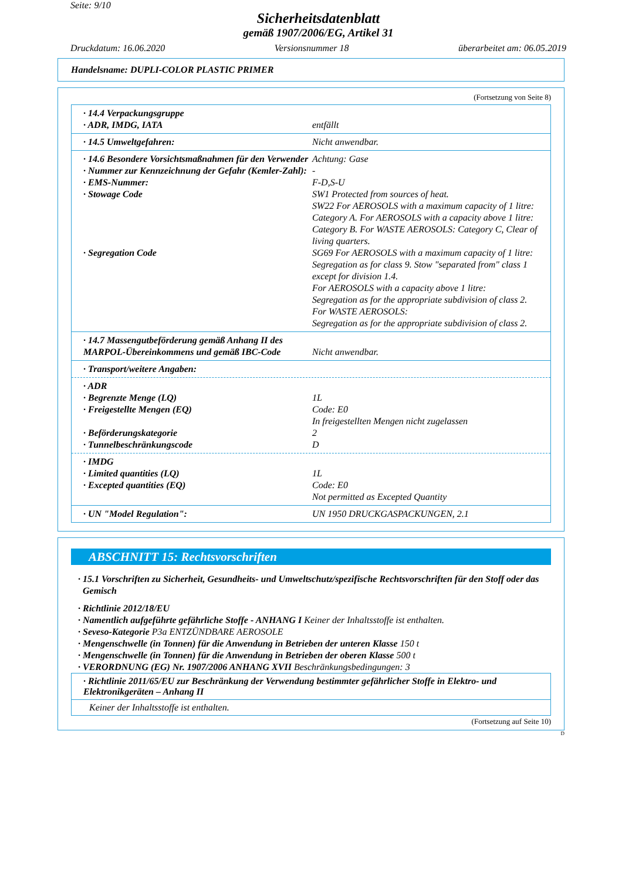Seite: 9/10
Sicherheitsdatenblatt
gemäß 1907/2006/EG, Artikel 31
Druckdatum: 16.06.2020 Versionsnummer 18 überarbeitet am: 06.05.2019
Handelsname: DUPLI-COLOR PLASTIC PRIMER
(Fortsetzung von Seite 8)
| · 14.4 Verpackungsgruppe · ADR, IMDG, IATA | entfällt |
| · 14.5 Umweltgefahren: | Nicht anwendbar. |
| · 14.6 Besondere Vorsichtsmaßnahmen für den Verwender | Achtung: Gase |
| · Nummer zur Kennzeichnung der Gefahr (Kemler-Zahl): | - |
| · EMS-Nummer: | F-D,S-U |
| · Stowage Code | SW1 Protected from sources of heat. SW22 For AEROSOLS with a maximum capacity of 1 litre: Category A. For AEROSOLS with a capacity above 1 litre: Category B. For WASTE AEROSOLS: Category C, Clear of living quarters. |
| · Segregation Code | SG69 For AEROSOLS with a maximum capacity of 1 litre: Segregation as for class 9. Stow "separated from" class 1 except for division 1.4. For AEROSOLS with a capacity above 1 litre: Segregation as for the appropriate subdivision of class 2. For WASTE AEROSOLS: Segregation as for the appropriate subdivision of class 2. |
| · 14.7 Massengutbeförderung gemäß Anhang II des MARPOL-Übereinkommens und gemäß IBC-Code | Nicht anwendbar. |
| · Transport/weitere Angaben: | |
| · ADR | |
| · Begrenzte Menge (LQ) | 1L |
| · Freigestellte Mengen (EQ) | Code: E0 In freigestellten Mengen nicht zugelassen |
| · Beförderungskategorie | 2 |
| · Tunnelbeschränkungscode | D |
| · IMDG | |
| · Limited quantities (LQ) | 1L |
| · Excepted quantities (EQ) | Code: E0 Not permitted as Excepted Quantity |
| · UN "Model Regulation": | UN 1950 DRUCKGASPACKUNGEN, 2.1 |
ABSCHNITT 15: Rechtsvorschriften
· 15.1 Vorschriften zu Sicherheit, Gesundheits- und Umweltschutz/spezifische Rechtsvorschriften für den Stoff oder das Gemisch
· Richtlinie 2012/18/EU
· Namentlich aufgeführte gefährliche Stoffe - ANHANG I Keiner der Inhaltsstoffe ist enthalten.
· Seveso-Kategorie P3a ENTZÜNDBARE AEROSOLE
· Mengenschwelle (in Tonnen) für die Anwendung in Betrieben der unteren Klasse 150 t
· Mengenschwelle (in Tonnen) für die Anwendung in Betrieben der oberen Klasse 500 t
· VERORDNUNG (EG) Nr. 1907/2006 ANHANG XVII Beschränkungsbedingungen: 3
· Richtlinie 2011/65/EU zur Beschränkung der Verwendung bestimmter gefährlicher Stoffe in Elektro- und Elektronikgeräten – Anhang II
Keiner der Inhaltsstoffe ist enthalten.
(Fortsetzung auf Seite 10)
D